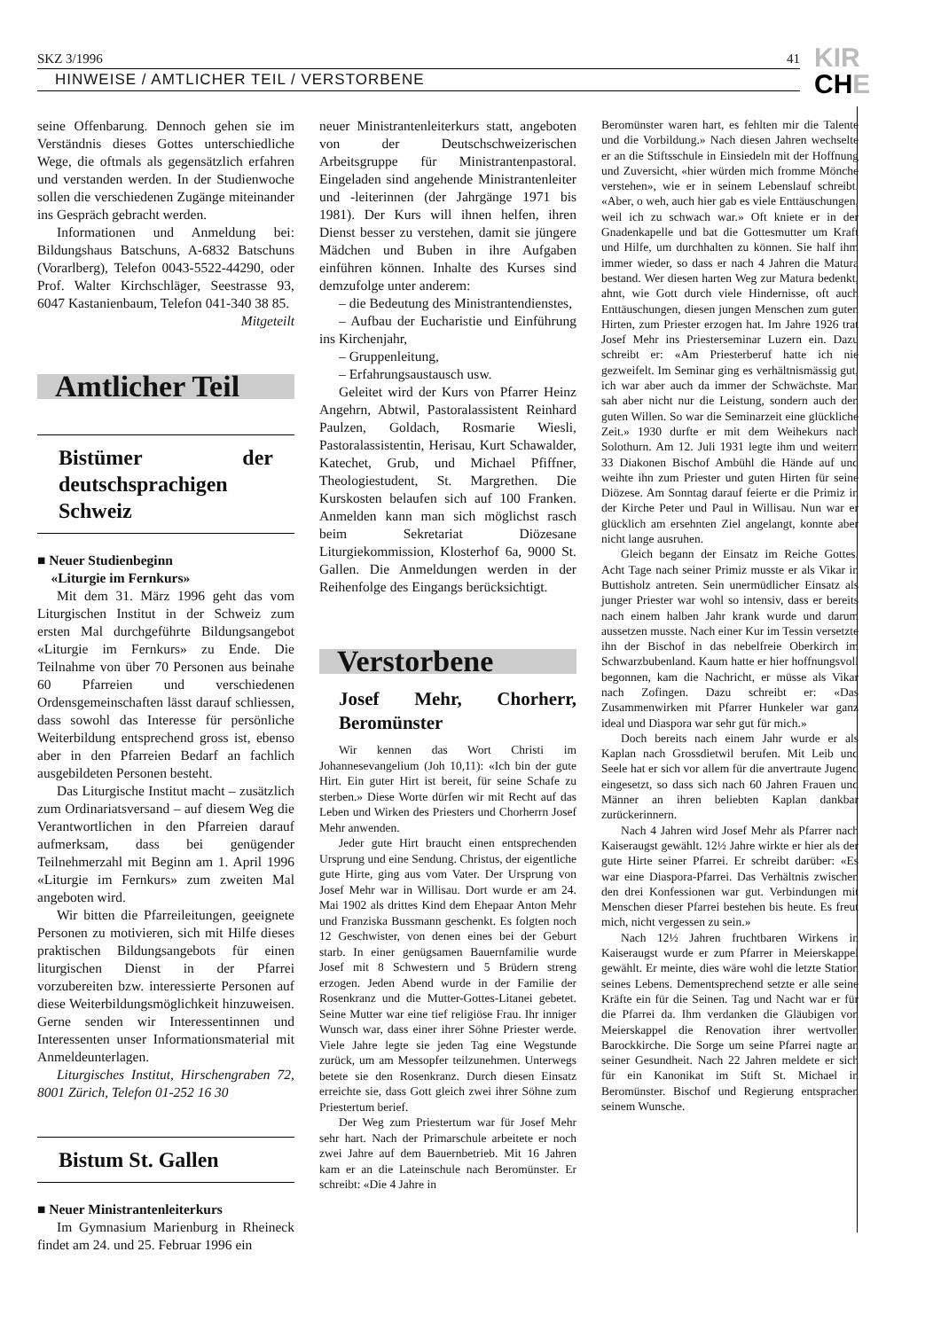SKZ 3/1996 41
HINWEISE / AMTLICHER TEIL / VERSTORBENE
KIR
CHE
seine Offenbarung. Dennoch gehen sie im Verständnis dieses Gottes unterschiedliche Wege, die oftmals als gegensätzlich erfahren und verstanden werden. In der Studienwoche sollen die verschiedenen Zugänge miteinander ins Gespräch gebracht werden.
Informationen und Anmeldung bei: Bildungshaus Batschuns, A-6832 Batschuns (Vorarlberg), Telefon 0043-5522-44290, oder Prof. Walter Kirchschläger, Seestrasse 93, 6047 Kastanienbaum, Telefon 041-340 38 85. Mitgeteilt
Amtlicher Teil
Bistümer der deutschsprachigen Schweiz
■ Neuer Studienbeginn
«Liturgie im Fernkurs»
Mit dem 31. März 1996 geht das vom Liturgischen Institut in der Schweiz zum ersten Mal durchgeführte Bildungsangebot «Liturgie im Fernkurs» zu Ende. Die Teilnahme von über 70 Personen aus beinahe 60 Pfarreien und verschiedenen Ordensgemeinschaften lässt darauf schliessen, dass sowohl das Interesse für persönliche Weiterbildung entsprechend gross ist, ebenso aber in den Pfarreien Bedarf an fachlich ausgebildeten Personen besteht.
Das Liturgische Institut macht – zusätzlich zum Ordinariatsversand – auf diesem Weg die Verantwortlichen in den Pfarreien darauf aufmerksam, dass bei genügender Teilnehmerzahl mit Beginn am 1. April 1996 «Liturgie im Fernkurs» zum zweiten Mal angeboten wird.
Wir bitten die Pfarreileitungen, geeignete Personen zu motivieren, sich mit Hilfe dieses praktischen Bildungsangebots für einen liturgischen Dienst in der Pfarrei vorzubereiten bzw. interessierte Personen auf diese Weiterbildungsmöglichkeit hinzuweisen. Gerne senden wir Interessentinnen und Interessenten unser Informationsmaterial mit Anmeldeunterlagen.
Liturgisches Institut, Hirschengraben 72, 8001 Zürich, Telefon 01-252 16 30
Bistum St. Gallen
■ Neuer Ministrantenleiterkurs
Im Gymnasium Marienburg in Rheineck findet am 24. und 25. Februar 1996 ein
neuer Ministrantenleiterkurs statt, angeboten von der Deutschschweizerischen Arbeitsgruppe für Ministrantenpastoral. Eingeladen sind angehende Ministrantenleiter und -leiterinnen (der Jahrgänge 1971 bis 1981). Der Kurs will ihnen helfen, ihren Dienst besser zu verstehen, damit sie jüngere Mädchen und Buben in ihre Aufgaben einführen können. Inhalte des Kurses sind demzufolge unter anderem:
– die Bedeutung des Ministrantendienstes,
– Aufbau der Eucharistie und Einführung ins Kirchenjahr,
– Gruppenleitung,
– Erfahrungsaustausch usw.
Geleitet wird der Kurs von Pfarrer Heinz Angehrn, Abtwil, Pastoralassistent Reinhard Paulzen, Goldach, Rosmarie Wiesli, Pastoralassistentin, Herisau, Kurt Schawalder, Katechet, Grub, und Michael Pfiffner, Theologiestudent, St. Margrethen. Die Kurskosten belaufen sich auf 100 Franken. Anmelden kann man sich möglichst rasch beim Sekretariat Diözesane Liturgiekommission, Klosterhof 6a, 9000 St. Gallen. Die Anmeldungen werden in der Reihenfolge des Eingangs berücksichtigt.
Verstorbene
Josef Mehr, Chorherr, Beromünster
Wir kennen das Wort Christi im Johannesevangelium (Joh 10,11): «Ich bin der gute Hirt. Ein guter Hirt ist bereit, für seine Schafe zu sterben.» Diese Worte dürfen wir mit Recht auf das Leben und Wirken des Priesters und Chorherrn Josef Mehr anwenden.
Jeder gute Hirt braucht einen entsprechenden Ursprung und eine Sendung. Christus, der eigentliche gute Hirte, ging aus vom Vater. Der Ursprung von Josef Mehr war in Willisau. Dort wurde er am 24. Mai 1902 als drittes Kind dem Ehepaar Anton Mehr und Franziska Bussmann geschenkt. Es folgten noch 12 Geschwister, von denen eines bei der Geburt starb. In einer genügsamen Bauernfamilie wurde Josef mit 8 Schwestern und 5 Brüdern streng erzogen. Jeden Abend wurde in der Familie der Rosenkranz und die Mutter-Gottes-Litanei gebetet. Seine Mutter war eine tief religiöse Frau. Ihr inniger Wunsch war, dass einer ihrer Söhne Priester werde. Viele Jahre legte sie jeden Tag eine Wegstunde zurück, um am Messopfer teilzunehmen. Unterwegs betete sie den Rosenkranz. Durch diesen Einsatz erreichte sie, dass Gott gleich zwei ihrer Söhne zum Priestertum berief.
Der Weg zum Priestertum war für Josef Mehr sehr hart. Nach der Primarschule arbeitete er noch zwei Jahre auf dem Bauernbetrieb. Mit 16 Jahren kam er an die Lateinschule nach Beromünster. Er schreibt: «Die 4 Jahre in
Beromünster waren hart, es fehlten mir die Talente und die Vorbildung.» Nach diesen Jahren wechselte er an die Stiftsschule in Einsiedeln mit der Hoffnung und Zuversicht, «hier würden mich fromme Mönche verstehen», wie er in seinem Lebenslauf schreibt. «Aber, o weh, auch hier gab es viele Enttäuschungen, weil ich zu schwach war.» Oft kniete er in der Gnadenkapelle und bat die Gottesmutter um Kraft und Hilfe, um durchhalten zu können. Sie half ihm immer wieder, so dass er nach 4 Jahren die Matura bestand. Wer diesen harten Weg zur Matura bedenkt, ahnt, wie Gott durch viele Hindernisse, oft auch Enttäuschungen, diesen jungen Menschen zum guten Hirten, zum Priester erzogen hat. Im Jahre 1926 trat Josef Mehr ins Priesterseminar Luzern ein. Dazu schreibt er: «Am Priesterberuf hatte ich nie gezweifelt. Im Seminar ging es verhältnismässig gut, ich war aber auch da immer der Schwächste. Man sah aber nicht nur die Leistung, sondern auch den guten Willen. So war die Seminarzeit eine glückliche Zeit.» 1930 durfte er mit dem Weihekurs nach Solothurn. Am 12. Juli 1931 legte ihm und weitern 33 Diakonen Bischof Ambühl die Hände auf und weihte ihn zum Priester und guten Hirten für seine Diözese. Am Sonntag darauf feierte er die Primiz in der Kirche Peter und Paul in Willisau. Nun war er glücklich am ersehnten Ziel angelangt, konnte aber nicht lange ausruhen.
Gleich begann der Einsatz im Reiche Gottes. Acht Tage nach seiner Primiz musste er als Vikar in Buttisholz antreten. Sein unermüdlicher Einsatz als junger Priester war wohl so intensiv, dass er bereits nach einem halben Jahr krank wurde und darum aussetzen musste. Nach einer Kur im Tessin versetzte ihn der Bischof in das nebelfreie Oberkirch im Schwarzbubenland. Kaum hatte er hier hoffnungsvoll begonnen, kam die Nachricht, er müsse als Vikar nach Zofingen. Dazu schreibt er: «Das Zusammenwirken mit Pfarrer Hunkeler war ganz ideal und Diaspora war sehr gut für mich.»
Doch bereits nach einem Jahr wurde er als Kaplan nach Grossdietwil berufen. Mit Leib und Seele hat er sich vor allem für die anvertraute Jugend eingesetzt, so dass sich nach 60 Jahren Frauen und Männer an ihren beliebten Kaplan dankbar zurückerinnern.
Nach 4 Jahren wird Josef Mehr als Pfarrer nach Kaiseraugst gewählt. 12½ Jahre wirkte er hier als der gute Hirte seiner Pfarrei. Er schreibt darüber: «Es war eine Diaspora-Pfarrei. Das Verhältnis zwischen den drei Konfessionen war gut. Verbindungen mit Menschen dieser Pfarrei bestehen bis heute. Es freut mich, nicht vergessen zu sein.»
Nach 12½ Jahren fruchtbaren Wirkens in Kaiseraugst wurde er zum Pfarrer in Meierskappel gewählt. Er meinte, dies wäre wohl die letzte Station seines Lebens. Dementsprechend setzte er alle seine Kräfte ein für die Seinen. Tag und Nacht war er für die Pfarrei da. Ihm verdanken die Gläubigen von Meierskappel die Renovation ihrer wertvollen Barockkirche. Die Sorge um seine Pfarrei nagte an seiner Gesundheit. Nach 22 Jahren meldete er sich für ein Kanonikat im Stift St. Michael in Beromünster. Bischof und Regierung entsprachen seinem Wunsche.